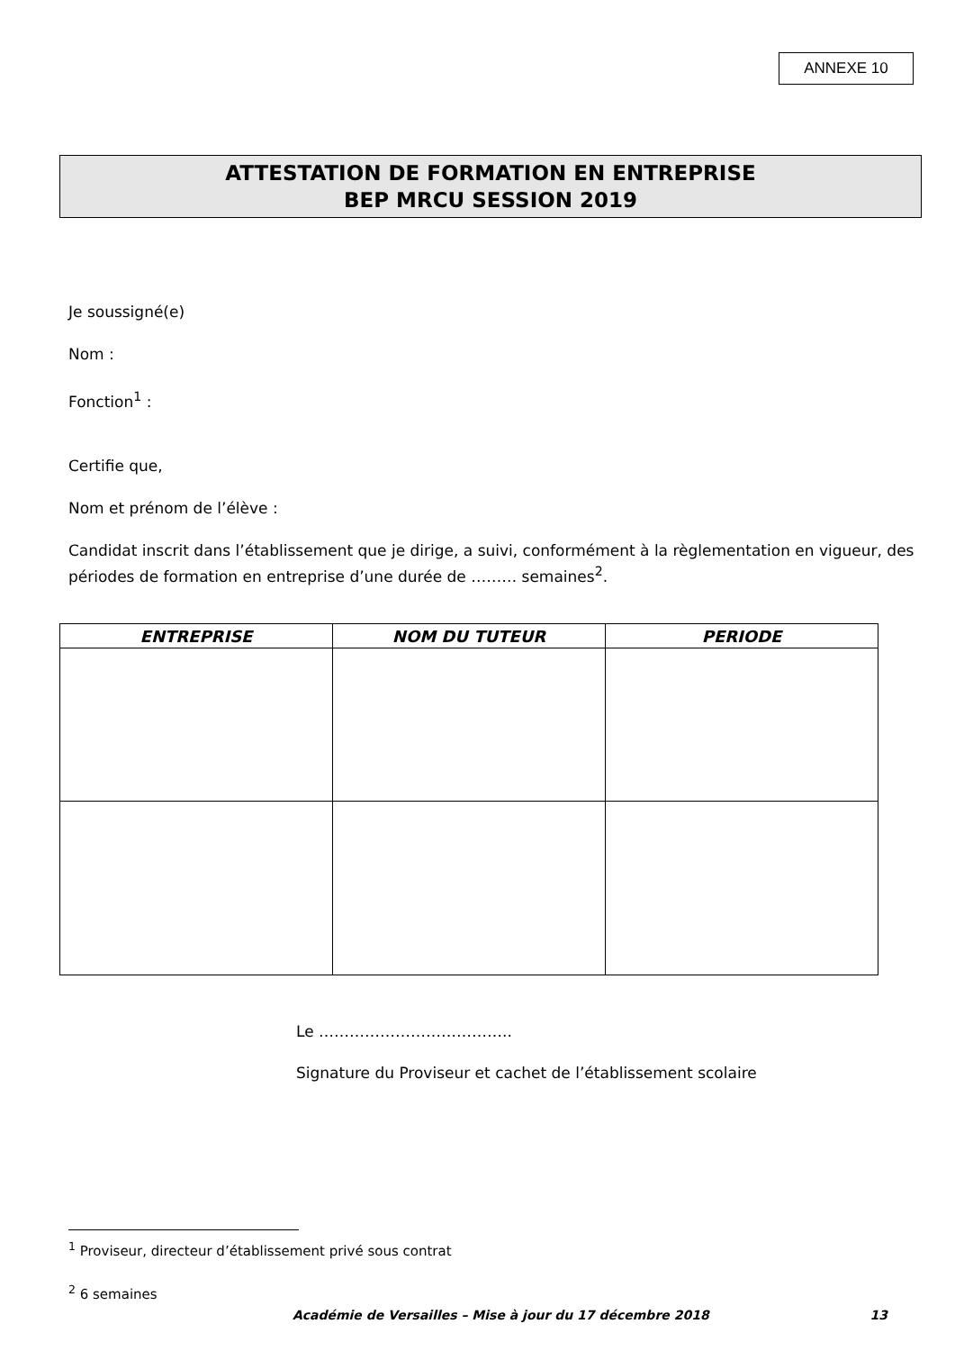ANNEXE 10
ATTESTATION DE FORMATION EN ENTREPRISE
BEP MRCU SESSION 2019
Je soussigné(e)
Nom :
Fonction<sup>1</sup> :
Certifie que,
Nom et prénom de l’élève :
Candidat inscrit dans l’établissement que je dirige, a suivi, conformément à la règlementation en vigueur, des périodes de formation en entreprise d’une durée de ……… semaines<sup>2</sup>.
| ENTREPRISE | NOM DU TUTEUR | PERIODE |
| --- | --- | --- |
Le ………………………………..
Signature du Proviseur et cachet de l’établissement scolaire
<sup>1</sup> Proviseur, directeur d’établissement privé sous contrat
<sup>2</sup> 6 semaines
Académie de Versailles – Mise à jour du 17 décembre 2018 13